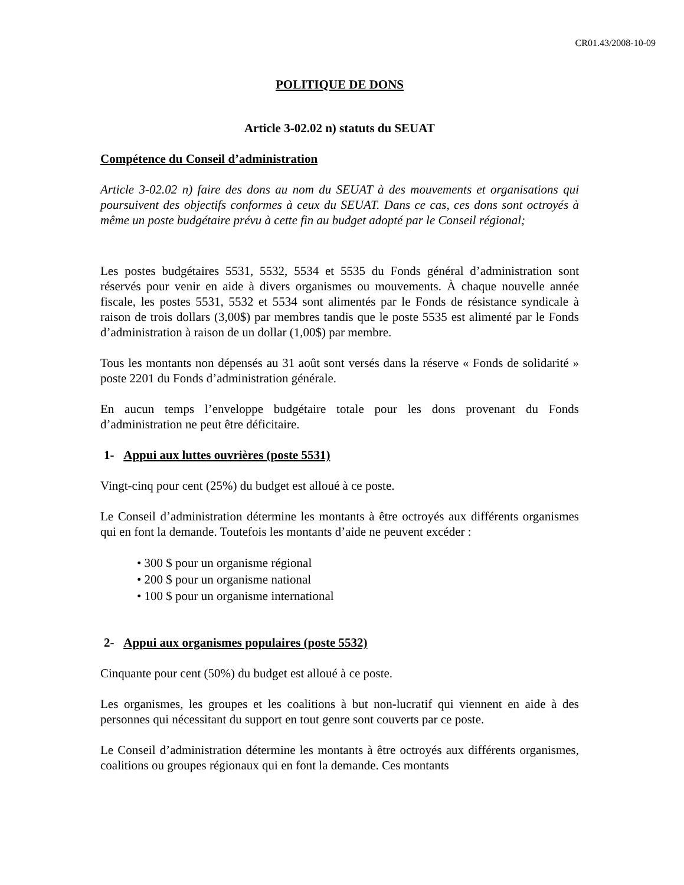CR01.43/2008-10-09
POLITIQUE DE DONS
Article 3-02.02 n) statuts du SEUAT
Compétence du Conseil d’administration
Article 3-02.02 n) faire des dons au nom du SEUAT à des mouvements et organisations qui poursuivent des objectifs conformes à ceux du SEUAT. Dans ce cas, ces dons sont octroyés à même un poste budgétaire prévu à cette fin au budget adopté par le Conseil régional;
Les postes budgétaires 5531, 5532, 5534 et 5535 du Fonds général d’administration sont réservés pour venir en aide à divers organismes ou mouvements. À chaque nouvelle année fiscale, les postes 5531, 5532 et 5534 sont alimentés par le Fonds de résistance syndicale à raison de trois dollars (3,00$) par membres tandis que le poste 5535 est alimenté par le Fonds d’administration à raison de un dollar (1,00$) par membre.
Tous les montants non dépensés au 31 août sont versés dans la réserve « Fonds de solidarité » poste 2201 du Fonds d’administration générale.
En aucun temps l’enveloppe budgétaire totale pour les dons provenant du Fonds d’administration ne peut être déficitaire.
1- Appui aux luttes ouvrières (poste 5531)
Vingt-cinq pour cent (25%) du budget est alloué à ce poste.
Le Conseil d’administration détermine les montants à être octroyés aux différents organismes qui en font la demande. Toutefois les montants d’aide ne peuvent excéder :
• 300 $ pour un organisme régional
• 200 $ pour un organisme national
• 100 $ pour un organisme international
2- Appui aux organismes populaires (poste 5532)
Cinquante pour cent (50%) du budget est alloué à ce poste.
Les organismes, les groupes et les coalitions à but non-lucratif qui viennent en aide à des personnes qui nécessitant du support en tout genre sont couverts par ce poste.
Le Conseil d’administration détermine les montants à être octroyés aux différents organismes, coalitions ou groupes régionaux qui en font la demande. Ces montants